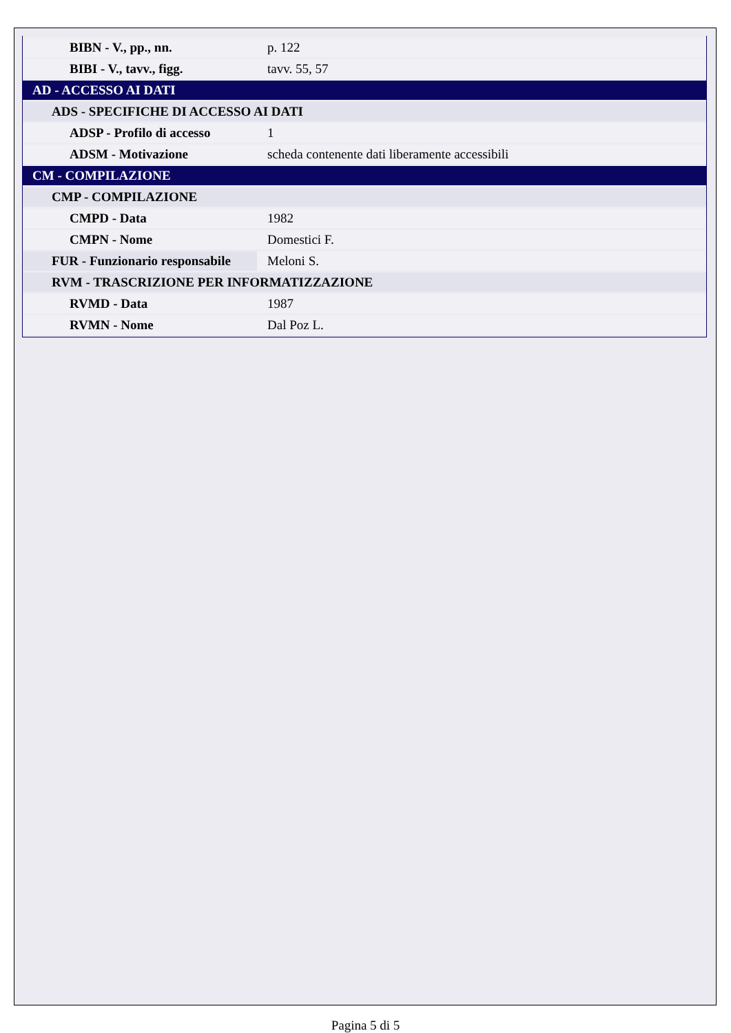| BIBN - V., pp., nn. | p. 122 |
| BIBI - V., tavv., figg. | tavv. 55, 57 |
| AD - ACCESSO AI DATI | |
| ADS - SPECIFICHE DI ACCESSO AI DATI | |
| ADSP - Profilo di accesso | 1 |
| ADSM - Motivazione | scheda contenente dati liberamente accessibili |
| CM - COMPILAZIONE | |
| CMP - COMPILAZIONE | |
| CMPD - Data | 1982 |
| CMPN - Nome | Domestici F. |
| FUR - Funzionario responsabile | Meloni S. |
| RVM - TRASCRIZIONE PER INFORMATIZZAZIONE | |
| RVMD - Data | 1987 |
| RVMN - Nome | Dal Poz L. |
Pagina 5 di 5